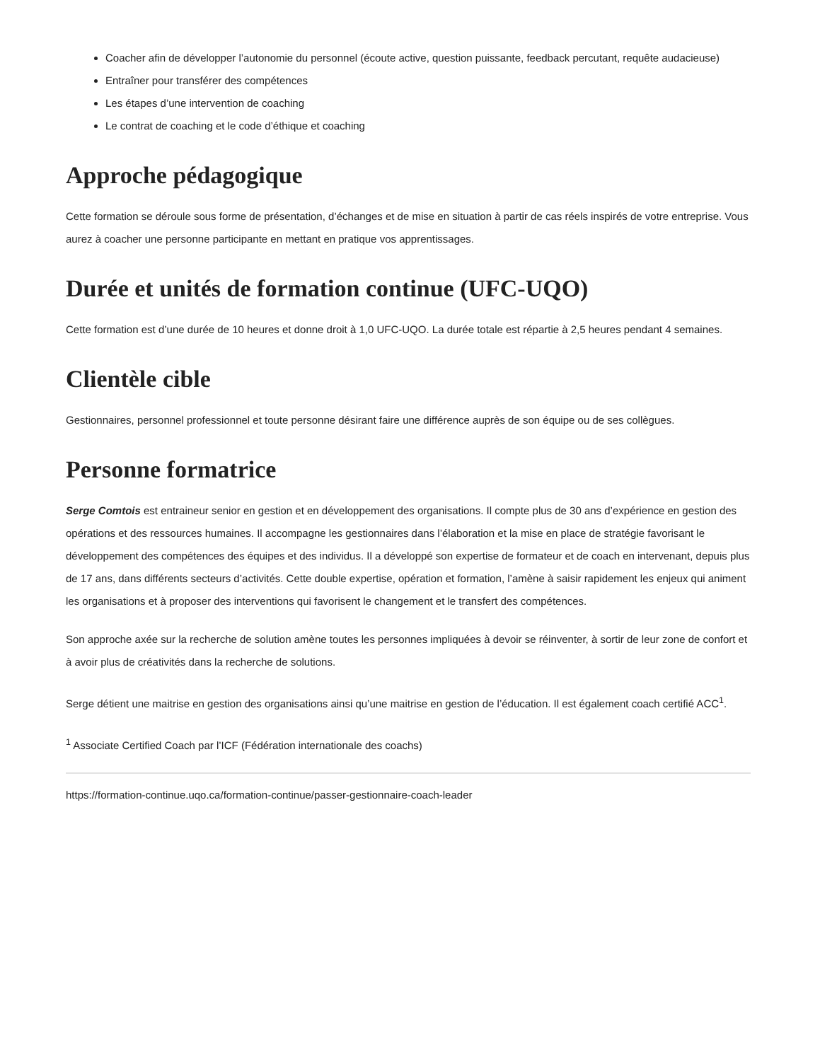Coacher afin de développer l’autonomie du personnel (écoute active, question puissante, feedback percutant, requête audacieuse)
Entraîner pour transférer des compétences
Les étapes d’une intervention de coaching
Le contrat de coaching et le code d’éthique et coaching
Approche pédagogique
Cette formation se déroule sous forme de présentation, d’échanges et de mise en situation à partir de cas réels inspirés de votre entreprise. Vous aurez à coacher une personne participante en mettant en pratique vos apprentissages.
Durée et unités de formation continue (UFC-UQO)
Cette formation est d’une durée de 10 heures et donne droit à 1,0 UFC-UQO. La durée totale est répartie à 2,5 heures pendant 4 semaines.
Clientèle cible
Gestionnaires, personnel professionnel et toute personne désirant faire une différence auprès de son équipe ou de ses collègues.
Personne formatrice
Serge Comtois est entraineur senior en gestion et en développement des organisations. Il compte plus de 30 ans d’expérience en gestion des opérations et des ressources humaines. Il accompagne les gestionnaires dans l’élaboration et la mise en place de stratégie favorisant le développement des compétences des équipes et des individus. Il a développé son expertise de formateur et de coach en intervenant, depuis plus de 17 ans, dans différents secteurs d’activités. Cette double expertise, opération et formation, l’amène à saisir rapidement les enjeux qui animent les organisations et à proposer des interventions qui favorisent le changement et le transfert des compétences.
Son approche axée sur la recherche de solution amène toutes les personnes impliquées à devoir se réinventer, à sortir de leur zone de confort et à avoir plus de créativités dans la recherche de solutions.
Serge détient une maitrise en gestion des organisations ainsi qu’une maitrise en gestion de l’éducation. Il est également coach certifié ACC<sup>1</sup>.
<sup>1</sup> Associate Certified Coach par l’ICF (Fédération internationale des coachs)
https://formation-continue.uqo.ca/formation-continue/passer-gestionnaire-coach-leader